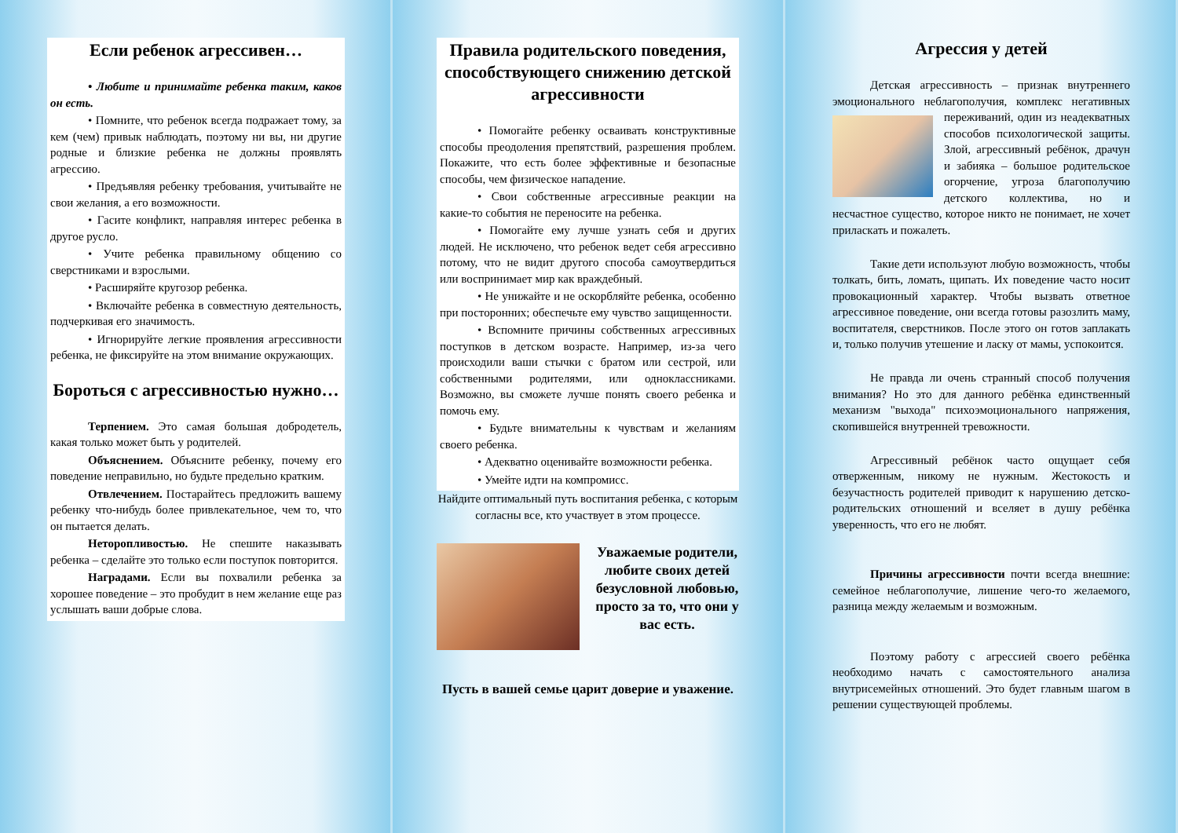Если ребенок агрессивен…
• Любите и принимайте ребенка таким, каков он есть.
• Помните, что ребенок всегда подражает тому, за кем (чем) привык наблюдать, поэтому ни вы, ни другие родные и близкие ребенка не должны проявлять агрессию.
• Предъявляя ребенку требования, учитывайте не свои желания, а его возможности.
• Гасите конфликт, направляя интерес ребенка в другое русло.
• Учите ребенка правильному общению со сверстниками и взрослыми.
• Расширяйте кругозор ребенка.
• Включайте ребенка в совместную деятельность, подчеркивая его значимость.
• Игнорируйте легкие проявления агрессивности ребенка, не фиксируйте на этом внимание окружающих.
Бороться с агрессивностью нужно…
Терпением. Это самая большая добродетель, какая только может быть у родителей.
Объяснением. Объясните ребенку, почему его поведение неправильно, но будьте предельно кратким.
Отвлечением. Постарайтесь предложить вашему ребенку что-нибудь более привлекательное, чем то, что он пытается делать.
Неторопливостью. Не спешите наказывать ребенка – сделайте это только если поступок повторится.
Наградами. Если вы похвалили ребенка за хорошее поведение – это пробудит в нем желание еще раз услышать ваши добрые слова.
Правила родительского поведения, способствующего снижению детской агрессивности
• Помогайте ребенку осваивать конструктивные способы преодоления препятствий, разрешения проблем. Покажите, что есть более эффективные и безопасные способы, чем физическое нападение.
• Свои собственные агрессивные реакции на какие-то события не переносите на ребенка.
• Помогайте ему лучше узнать себя и других людей. Не исключено, что ребенок ведет себя агрессивно потому, что не видит другого способа самоутвердиться или воспринимает мир как враждебный.
• Не унижайте и не оскорбляйте ребенка, особенно при посторонних; обеспечьте ему чувство защищенности.
• Вспомните причины собственных агрессивных поступков в детском возрасте. Например, из-за чего происходили ваши стычки с братом или сестрой, или собственными родителями, или одноклассниками. Возможно, вы сможете лучше понять своего ребенка и помочь ему.
• Будьте внимательны к чувствам и желаниям своего ребенка.
• Адекватно оценивайте возможности ребенка.
• Умейте идти на компромисс.
Найдите оптимальный путь воспитания ребенка, с которым согласны все, кто участвует в этом процессе.
Уважаемые родители, любите своих детей безусловной любовью, просто за то, что они у вас есть.
Пусть в вашей семье царит доверие и уважение.
Агрессия у детей
Детская агрессивность – признак внутреннего эмоционального неблагополучия, комплекс негативных переживаний, один из неадекватных способов психологической защиты. Злой, агрессивный ребёнок, драчун и забияка – большое родительское огорчение, угроза благополучию детского коллектива, но и несчастное существо, которое никто не понимает, не хочет приласкать и пожалеть.
Такие дети используют любую возможность, чтобы толкать, бить, ломать, щипать. Их поведение часто носит провокационный характер. Чтобы вызвать ответное агрессивное поведение, они всегда готовы разозлить маму, воспитателя, сверстников. После этого он готов заплакать и, только получив утешение и ласку от мамы, успокоится.
Не правда ли очень странный способ получения внимания? Но это для данного ребёнка единственный механизм "выхода" психоэмоционального напряжения, скопившейся внутренней тревожности.
Агрессивный ребёнок часто ощущает себя отверженным, никому не нужным. Жестокость и безучастность родителей приводит к нарушению детско-родительских отношений и вселяет в душу ребёнка уверенность, что его не любят.
Причины агрессивности почти всегда внешние: семейное неблагополучие, лишение чего-то желаемого, разница между желаемым и возможным.
Поэтому работу с агрессией своего ребёнка необходимо начать с самостоятельного анализа внутрисемейных отношений. Это будет главным шагом в решении существующей проблемы.